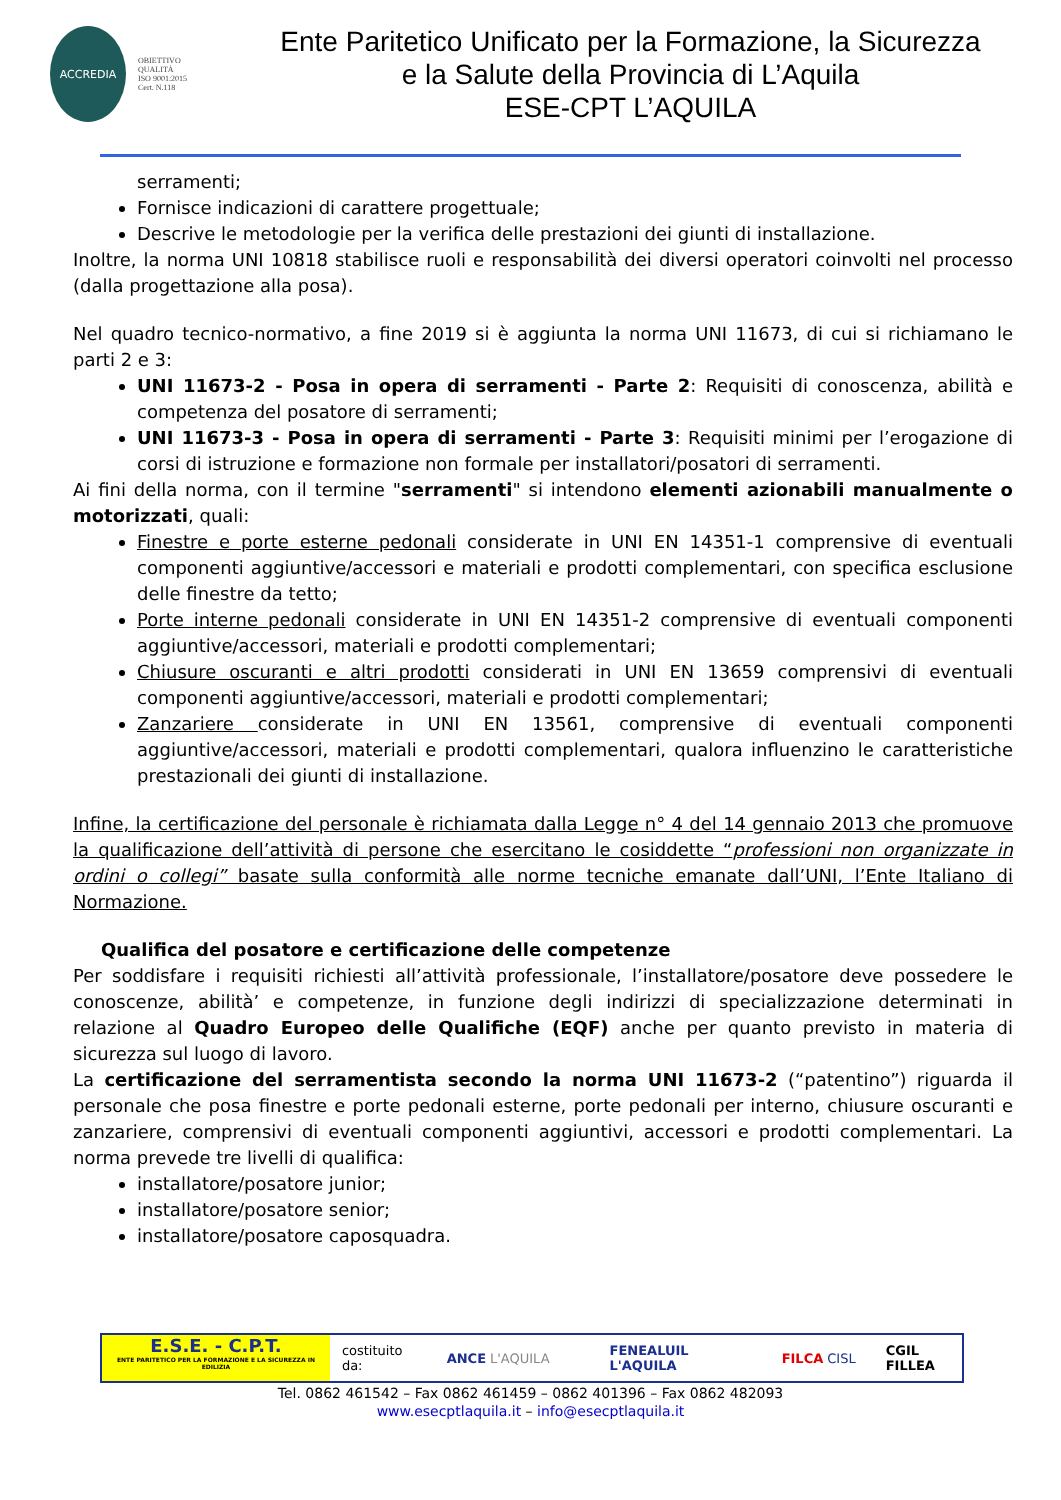ACCREDIA
OBIETTIVO
QUALITÀ
ISO 9001:2015
Cert. N.118
Ente Paritetico Unificato per la Formazione, la Sicurezza
e la Salute della Provincia di L’Aquila
ESE-CPT L’AQUILA
serramenti;
Fornisce indicazioni di carattere progettuale;
Descrive le metodologie per la verifica delle prestazioni dei giunti di installazione.
Inoltre, la norma UNI 10818 stabilisce ruoli e responsabilità dei diversi operatori coinvolti nel processo (dalla progettazione alla posa).
Nel quadro tecnico-normativo, a fine 2019 si è aggiunta la norma UNI 11673, di cui si richiamano le parti 2 e 3:
UNI 11673-2 - Posa in opera di serramenti - Parte 2: Requisiti di conoscenza, abilità e competenza del posatore di serramenti;
UNI 11673-3 - Posa in opera di serramenti - Parte 3: Requisiti minimi per l’erogazione di corsi di istruzione e formazione non formale per installatori/posatori di serramenti.
Ai fini della norma, con il termine "serramenti" si intendono elementi azionabili manualmente o motorizzati, quali:
Finestre e porte esterne pedonali considerate in UNI EN 14351-1 comprensive di eventuali componenti aggiuntive/accessori e materiali e prodotti complementari, con specifica esclusione delle finestre da tetto;
Porte interne pedonali considerate in UNI EN 14351-2 comprensive di eventuali componenti aggiuntive/accessori, materiali e prodotti complementari;
Chiusure oscuranti e altri prodotti considerati in UNI EN 13659 comprensivi di eventuali componenti aggiuntive/accessori, materiali e prodotti complementari;
Zanzariere considerate in UNI EN 13561, comprensive di eventuali componenti aggiuntive/accessori, materiali e prodotti complementari, qualora influenzino le caratteristiche prestazionali dei giunti di installazione.
Infine, la certificazione del personale è richiamata dalla Legge n° 4 del 14 gennaio 2013 che promuove la qualificazione dell’attività di persone che esercitano le cosiddette “professioni non organizzate in ordini o collegi” basate sulla conformità alle norme tecniche emanate dall’UNI, l’Ente Italiano di Normazione.
Qualifica del posatore e certificazione delle competenze
Per soddisfare i requisiti richiesti all’attività professionale, l’installatore/posatore deve possedere le conoscenze, abilità’ e competenze, in funzione degli indirizzi di specializzazione determinati in relazione al Quadro Europeo delle Qualifiche (EQF) anche per quanto previsto in materia di sicurezza sul luogo di lavoro.
La certificazione del serramentista secondo la norma UNI 11673-2 (“patentino”) riguarda il personale che posa finestre e porte pedonali esterne, porte pedonali per interno, chiusure oscuranti e zanzariere, comprensivi di eventuali componenti aggiuntivi, accessori e prodotti complementari. La norma prevede tre livelli di qualifica:
installatore/posatore junior;
installatore/posatore senior;
installatore/posatore caposquadra.
E.S.E. - C.P.T.
ENTE PARITETICO PER LA FORMAZIONE E LA SICUREZZA IN EDILIZIA
costituito da: ANCE L'AQUILA FENEALUIL L'AQUILA FILCA CISL CGIL FILLEA
Tel. 0862 461542 – Fax 0862 461459 – 0862 401396 – Fax 0862 482093
www.esecptlaquila.it – info@esecptlaquila.it